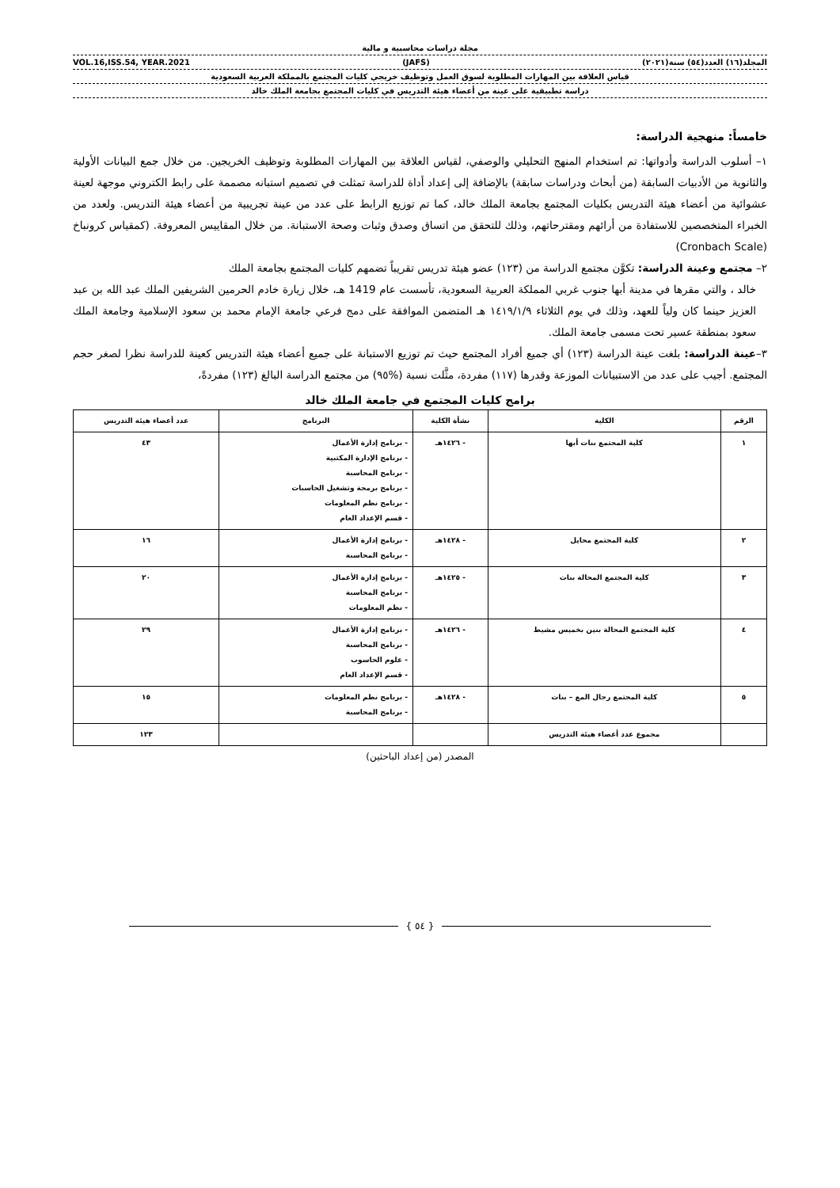مجلة دراسات محاسبية و مالية
المجلد(١٦) العدد(٥٤) سنة(٢٠٢١) (JAFS) VOL.16,ISS.54, YEAR.2021
قياس العلاقة بين المهارات المطلوبة لسوق العمل وتوظيف خريجي كليات المجتمع بالمملكة العربية السعودية
دراسة تطبيقية على عينة من أعضاء هيئة التدريس في كليات المجتمع بجامعة الملك خالد
خامساً: منهجية الدراسة:
١– أسلوب الدراسة وأدواتها: تم استخدام المنهج التحليلي والوصفي، لقياس العلاقة بين المهارات المطلوبة وتوظيف الخريجين. من خلال جمع البيانات الأولية والثانوية من الأدبيات السابقة (من أبحاث ودراسات سابقة) بالإضافة إلى إعداد أداة للدراسة تمثلت في تصميم استبانه مصممة على رابط الكتروني موجهة لعينة عشوائية من أعضاء هيئة التدريس بكليات المجتمع بجامعة الملك خالد، كما تم توزيع الرابط على عدد من عينة تجريبية من أعضاء هيئة التدريس. ولعدد من الخبراء المتخصصين للاستفادة من أرائهم ومقترحاتهم، وذلك للتحقق من اتساق وصدق وثبات وصحة الاستبانة. من خلال المقاييس المعروفة. (كمقياس كرونباخ (Cronbach Scale)
٢– مجتمع وعينة الدراسة: تكوَّن مجتمع الدراسة من (١٢٣) عضو هيئة تدريس تقريباً تضمهم كليات المجتمع بجامعة الملك
خالد ، والتي مقرها في مدينة أبها جنوب غربي المملكة العربية السعودية، تأسست عام 1419 هـ، خلال زيارة خادم الحرمين الشريفين الملك عبد الله بن عبد العزيز حينما كان ولياً للعهد، وذلك في يوم الثلاثاء ١٤١٩/١/٩ هـ المتضمن الموافقة على دمج فرعي جامعة الإمام محمد بن سعود الإسلامية وجامعة الملك سعود بمنطقة عسير تحت مسمى جامعة الملك.
٣–عينة الدراسة: بلغت عينة الدراسة (١٢٣) أي جميع أفراد المجتمع حيث تم توزيع الاستبانة على جميع أعضاء هيئة التدريس كعينة للدراسة نظرا لصغر حجم المجتمع. أجيب على عدد من الاستبيانات الموزعة وقدرها (١١٧) مفردة، مثَّلت نسبة (%٩٥) من مجتمع الدراسة البالغ (١٢٣) مفردةً،
برامج كليات المجتمع في جامعة الملك خالد
| الرقم | الكلية | نشأة الكلية | البرنامج | عدد أعضاء هيئة التدريس |
| --- | --- | --- | --- | --- |
| ١ | كلية المجتمع بنات أبها | - ١٤٢٦هـ | - برنامج إدارة الأعمال - برنامج الإدارة المكتبية - برنامج المحاسبة - برنامج برمجة وتشغيل الحاسبات - برنامج نظم المعلومات - قسم الإعداد العام | ٤٣ |
| ٢ | كلية المجتمع محايل | - ١٤٢٨هـ | - برنامج إدارة الأعمال - برنامج المحاسبة | ١٦ |
| ٣ | كلية المجتمع المحالة بنات | - ١٤٢٥هـ | - برنامج إدارة الأعمال - برنامج المحاسبة - نظم المعلومات | ٢٠ |
| ٤ | كلية المجتمع المحالة بنين بخميس مشيط | - ١٤٢٦هـ | - برنامج إدارة الأعمال - برنامج المحاسبة - علوم الحاسوب - قسم الإعداد العام | ٢٩ |
| ٥ | كلية المجتمع رجال المع – بنات | - ١٤٢٨هـ | - برنامج نظم المعلومات - برنامج المحاسبة | ١٥ |
| | مجموع عدد أعضاء هيئة التدريس | | | ١٢٣ |
المصدر (من إعداد الباحثين)
{ ٥٤ }